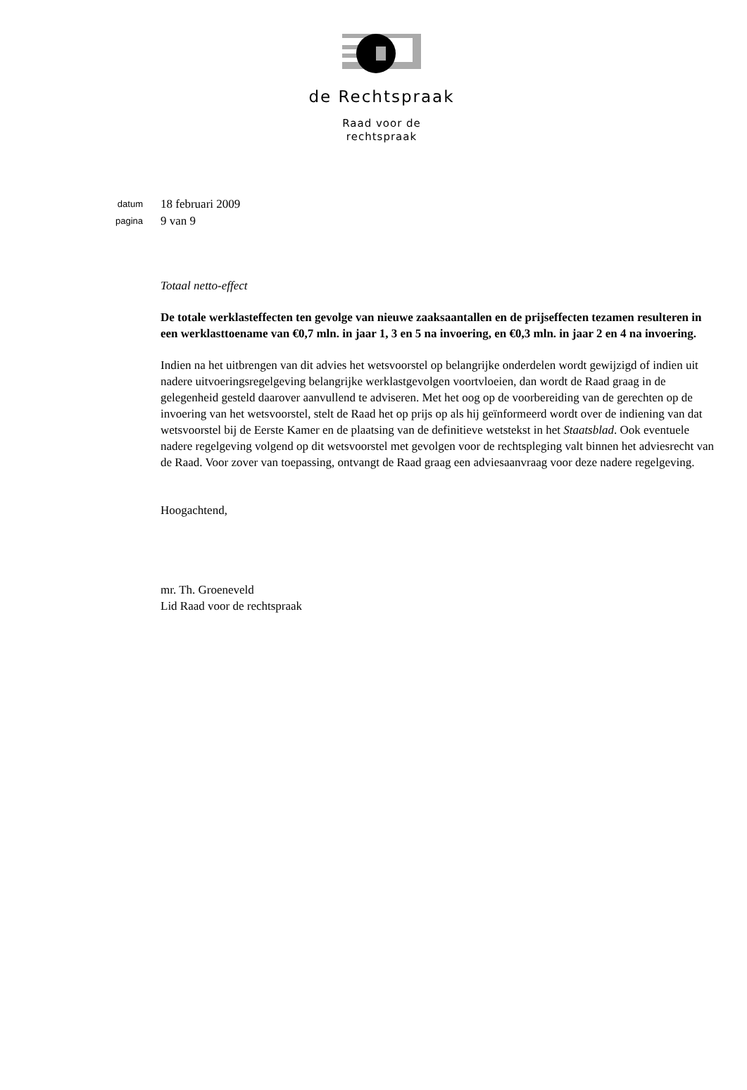de Rechtspraak
Raad voor de
rechtspraak
datum 18 februari 2009
pagina 9 van 9
Totaal netto-effect
De totale werklasteffecten ten gevolge van nieuwe zaaksaantallen en de prijseffecten tezamen resulteren in een werklasttoename van €0,7 mln. in jaar 1, 3 en 5 na invoering, en €0,3 mln. in jaar 2 en 4 na invoering.
Indien na het uitbrengen van dit advies het wetsvoorstel op belangrijke onderdelen wordt gewijzigd of indien uit nadere uitvoeringsregelgeving belangrijke werklastgevolgen voortvloeien, dan wordt de Raad graag in de gelegenheid gesteld daarover aanvullend te adviseren. Met het oog op de voorbereiding van de gerechten op de invoering van het wetsvoorstel, stelt de Raad het op prijs op als hij geïnformeerd wordt over de indiening van dat wetsvoorstel bij de Eerste Kamer en de plaatsing van de definitieve wetstekst in het Staatsblad. Ook eventuele nadere regelgeving volgend op dit wetsvoorstel met gevolgen voor de rechtspleging valt binnen het adviesrecht van de Raad. Voor zover van toepassing, ontvangt de Raad graag een adviesaanvraag voor deze nadere regelgeving.
Hoogachtend,
mr. Th. Groeneveld
Lid Raad voor de rechtspraak